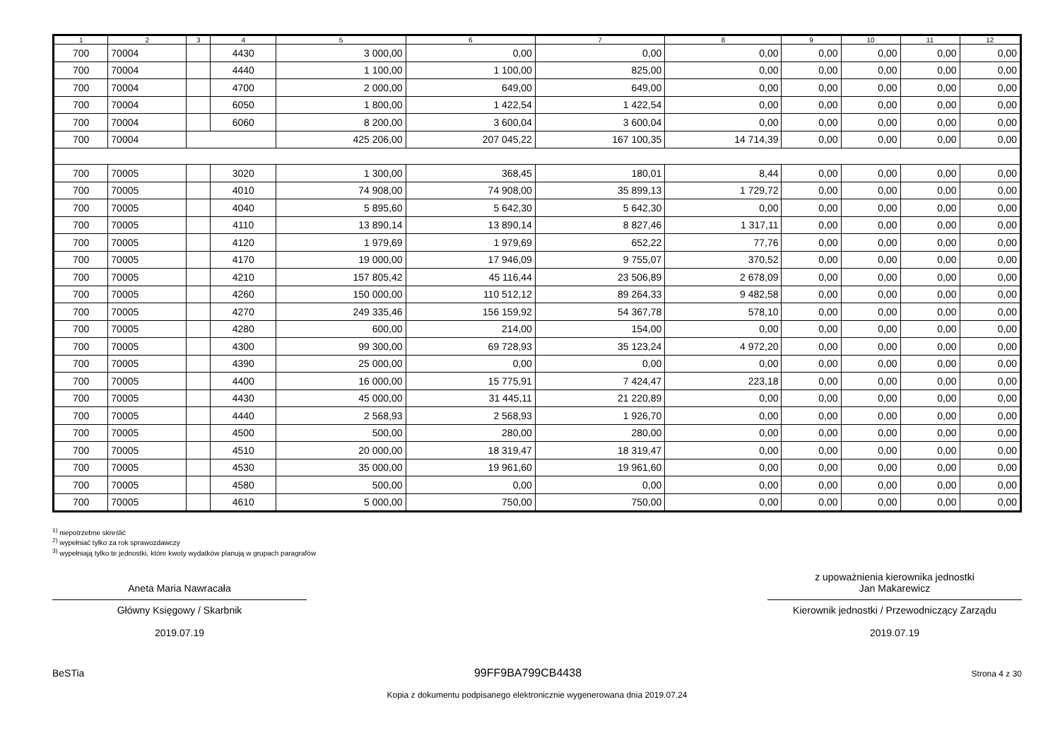| 1 | 2 | 3 | 4 | 5 | 6 | 7 | 8 | 9 | 10 | 11 | 12 |
| --- | --- | --- | --- | --- | --- | --- | --- | --- | --- | --- | --- |
| 700 | 70004 | | 4430 | 3 000,00 | 0,00 | 0,00 | 0,00 | 0,00 | 0,00 | 0,00 | 0,00 |
| 700 | 70004 | | 4440 | 1 100,00 | 1 100,00 | 825,00 | 0,00 | 0,00 | 0,00 | 0,00 | 0,00 |
| 700 | 70004 | | 4700 | 2 000,00 | 649,00 | 649,00 | 0,00 | 0,00 | 0,00 | 0,00 | 0,00 |
| 700 | 70004 | | 6050 | 1 800,00 | 1 422,54 | 1 422,54 | 0,00 | 0,00 | 0,00 | 0,00 | 0,00 |
| 700 | 70004 | | 6060 | 8 200,00 | 3 600,04 | 3 600,04 | 0,00 | 0,00 | 0,00 | 0,00 | 0,00 |
| 700 | 70004 | | | 425 206,00 | 207 045,22 | 167 100,35 | 14 714,39 | 0,00 | 0,00 | 0,00 | 0,00 |
| 700 | 70005 | | 3020 | 1 300,00 | 368,45 | 180,01 | 8,44 | 0,00 | 0,00 | 0,00 | 0,00 |
| 700 | 70005 | | 4010 | 74 908,00 | 74 908,00 | 35 899,13 | 1 729,72 | 0,00 | 0,00 | 0,00 | 0,00 |
| 700 | 70005 | | 4040 | 5 895,60 | 5 642,30 | 5 642,30 | 0,00 | 0,00 | 0,00 | 0,00 | 0,00 |
| 700 | 70005 | | 4110 | 13 890,14 | 13 890,14 | 8 827,46 | 1 317,11 | 0,00 | 0,00 | 0,00 | 0,00 |
| 700 | 70005 | | 4120 | 1 979,69 | 1 979,69 | 652,22 | 77,76 | 0,00 | 0,00 | 0,00 | 0,00 |
| 700 | 70005 | | 4170 | 19 000,00 | 17 946,09 | 9 755,07 | 370,52 | 0,00 | 0,00 | 0,00 | 0,00 |
| 700 | 70005 | | 4210 | 157 805,42 | 45 116,44 | 23 506,89 | 2 678,09 | 0,00 | 0,00 | 0,00 | 0,00 |
| 700 | 70005 | | 4260 | 150 000,00 | 110 512,12 | 89 264,33 | 9 482,58 | 0,00 | 0,00 | 0,00 | 0,00 |
| 700 | 70005 | | 4270 | 249 335,46 | 156 159,92 | 54 367,78 | 578,10 | 0,00 | 0,00 | 0,00 | 0,00 |
| 700 | 70005 | | 4280 | 600,00 | 214,00 | 154,00 | 0,00 | 0,00 | 0,00 | 0,00 | 0,00 |
| 700 | 70005 | | 4300 | 99 300,00 | 69 728,93 | 35 123,24 | 4 972,20 | 0,00 | 0,00 | 0,00 | 0,00 |
| 700 | 70005 | | 4390 | 25 000,00 | 0,00 | 0,00 | 0,00 | 0,00 | 0,00 | 0,00 | 0,00 |
| 700 | 70005 | | 4400 | 16 000,00 | 15 775,91 | 7 424,47 | 223,18 | 0,00 | 0,00 | 0,00 | 0,00 |
| 700 | 70005 | | 4430 | 45 000,00 | 31 445,11 | 21 220,89 | 0,00 | 0,00 | 0,00 | 0,00 | 0,00 |
| 700 | 70005 | | 4440 | 2 568,93 | 2 568,93 | 1 926,70 | 0,00 | 0,00 | 0,00 | 0,00 | 0,00 |
| 700 | 70005 | | 4500 | 500,00 | 280,00 | 280,00 | 0,00 | 0,00 | 0,00 | 0,00 | 0,00 |
| 700 | 70005 | | 4510 | 20 000,00 | 18 319,47 | 18 319,47 | 0,00 | 0,00 | 0,00 | 0,00 | 0,00 |
| 700 | 70005 | | 4530 | 35 000,00 | 19 961,60 | 19 961,60 | 0,00 | 0,00 | 0,00 | 0,00 | 0,00 |
| 700 | 70005 | | 4580 | 500,00 | 0,00 | 0,00 | 0,00 | 0,00 | 0,00 | 0,00 | 0,00 |
| 700 | 70005 | | 4610 | 5 000,00 | 750,00 | 750,00 | 0,00 | 0,00 | 0,00 | 0,00 | 0,00 |
<sup>1)</sup> niepotrzebne skreślić
<sup>2)</sup> wypełniać tylko za rok sprawozdawczy
<sup>3)</sup> wypełniają tylko te jednostki, które kwoty wydatków planują w grupach paragrafów
Aneta Maria Nawracała
Główny Księgowy / Skarbnik
2019.07.19
z upoważnienia kierownika jednostki
Jan Makarewicz
Kierownik jednostki / Przewodniczący Zarządu
2019.07.19
BeSTia 99FF9BA799CB4438 Strona 4 z 30
Kopia z dokumentu podpisanego elektronicznie wygenerowana dnia 2019.07.24